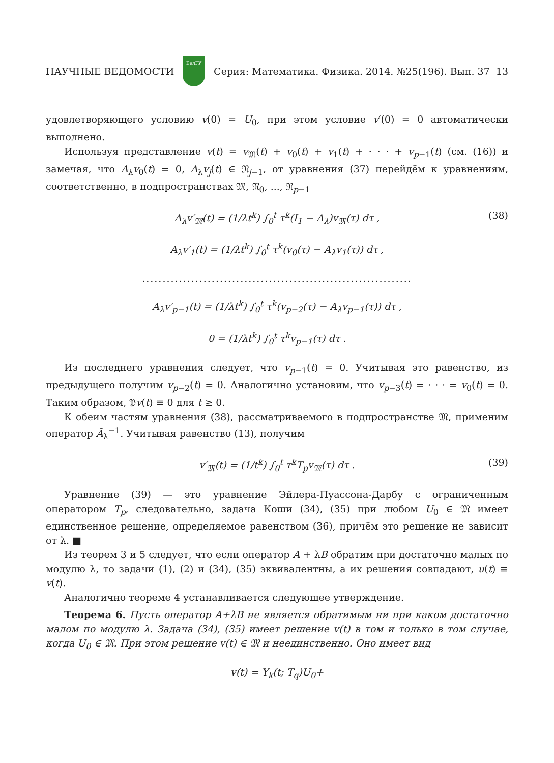НАУЧНЫЕ ВЕДОМОСТИ
БелГУ
Серия: Математика. Физика. 2014. №25(196). Вып. 37 13
удовлетворяющего условию v(0) = U<sub>0</sub>, при этом условие v′(0) = 0 автоматически выполнено.
Используя представление v(t) = v<sub>𝔐</sub>(t) + v<sub>0</sub>(t) + v<sub>1</sub>(t) + · · · + v<sub>p−1</sub>(t) (см. (16)) и замечая, что A<sub>λ</sub>v<sub>0</sub>(t) = 0, A<sub>λ</sub>v<sub>j</sub>(t) ∈ 𝔑<sub>j−1</sub>, от уравнения (37) перейдём к уравнениям, соответственно, в подпространствах 𝔐, 𝔑<sub>0</sub>, ..., 𝔑<sub>p−1</sub>
A<sub>λ</sub>v′<sub>𝔐</sub>(t) = (1/λt<sup>k</sup>) ∫<sub>0</sub><sup>t</sup> τ<sup>k</sup>(I<sub>1</sub> − A<sub>λ</sub>)v<sub>𝔐</sub>(τ) dτ , (38)
A<sub>λ</sub>v′<sub>1</sub>(t) = (1/λt<sup>k</sup>) ∫<sub>0</sub><sup>t</sup> τ<sup>k</sup>(v<sub>0</sub>(τ) − A<sub>λ</sub>v<sub>1</sub>(τ)) dτ ,
..................................................................
A<sub>λ</sub>v′<sub>p−1</sub>(t) = (1/λt<sup>k</sup>) ∫<sub>0</sub><sup>t</sup> τ<sup>k</sup>(v<sub>p−2</sub>(τ) − A<sub>λ</sub>v<sub>p−1</sub>(τ)) dτ ,
0 = (1/λt<sup>k</sup>) ∫<sub>0</sub><sup>t</sup> τ<sup>k</sup>v<sub>p−1</sub>(τ) dτ .
Из последнего уравнения следует, что v<sub>p−1</sub>(t) = 0. Учитывая это равенство, из предыдущего получим v<sub>p−2</sub>(t) = 0. Аналогично установим, что v<sub>p−3</sub>(t) = · · · = v<sub>0</sub>(t) = 0. Таким образом, 𝔓v(t) ≡ 0 для t ≥ 0.
К обеим частям уравнения (38), рассматриваемого в подпространстве 𝔐, применим оператор Ã<sub>λ</sub><sup>−1</sup>. Учитывая равенство (13), получим
v′<sub>𝔐</sub>(t) = (1/t<sup>k</sup>) ∫<sub>0</sub><sup>t</sup> τ<sup>k</sup>T<sub>p</sub>v<sub>𝔐</sub>(τ) dτ . (39)
Уравнение (39) — это уравнение Эйлера-Пуассона-Дарбу с ограниченным оператором T<sub>p</sub>, следовательно, задача Коши (34), (35) при любом U<sub>0</sub> ∈ 𝔐 имеет единственное решение, определяемое равенством (36), причём это решение не зависит от λ. ■
Из теорем 3 и 5 следует, что если оператор A + λB обратим при достаточно малых по модулю λ, то задачи (1), (2) и (34), (35) эквивалентны, а их решения совпадают, u(t) ≡ v(t).
Аналогично теореме 4 устанавливается следующее утверждение.
Теорема 6. Пусть оператор A+λB не является обратимым ни при каком достаточно малом по модулю λ. Задача (34), (35) имеет решение v(t) в том и только в том случае, когда U<sub>0</sub> ∈ 𝔐. При этом решение v(t) ∈ 𝔐 и неединственно. Оно имеет вид
v(t) = Y<sub>k</sub>(t; T<sub>q</sub>)U<sub>0</sub>+